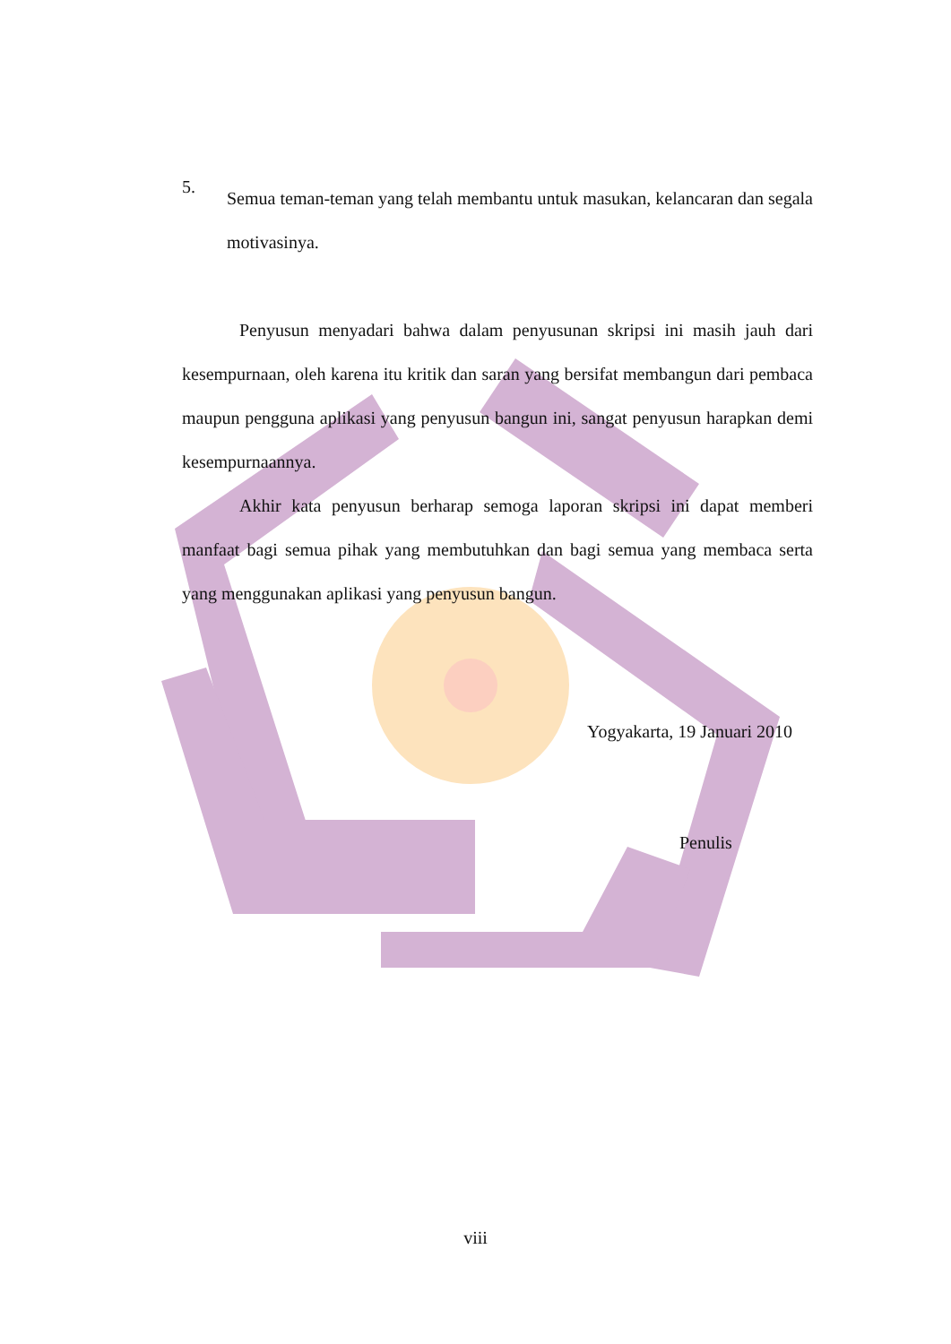5.
Semua teman-teman yang telah membantu untuk masukan, kelancaran dan segala motivasinya.
Penyusun menyadari bahwa dalam penyusunan skripsi ini masih jauh dari kesempurnaan, oleh karena itu kritik dan saran yang bersifat membangun dari pembaca maupun pengguna aplikasi yang penyusun bangun ini, sangat penyusun harapkan demi kesempurnaannya.
Akhir kata penyusun berharap semoga laporan skripsi ini dapat memberi manfaat bagi semua pihak yang membutuhkan dan bagi semua yang membaca serta yang menggunakan aplikasi yang penyusun bangun.
Yogyakarta, 19 Januari 2010
Penulis
viii